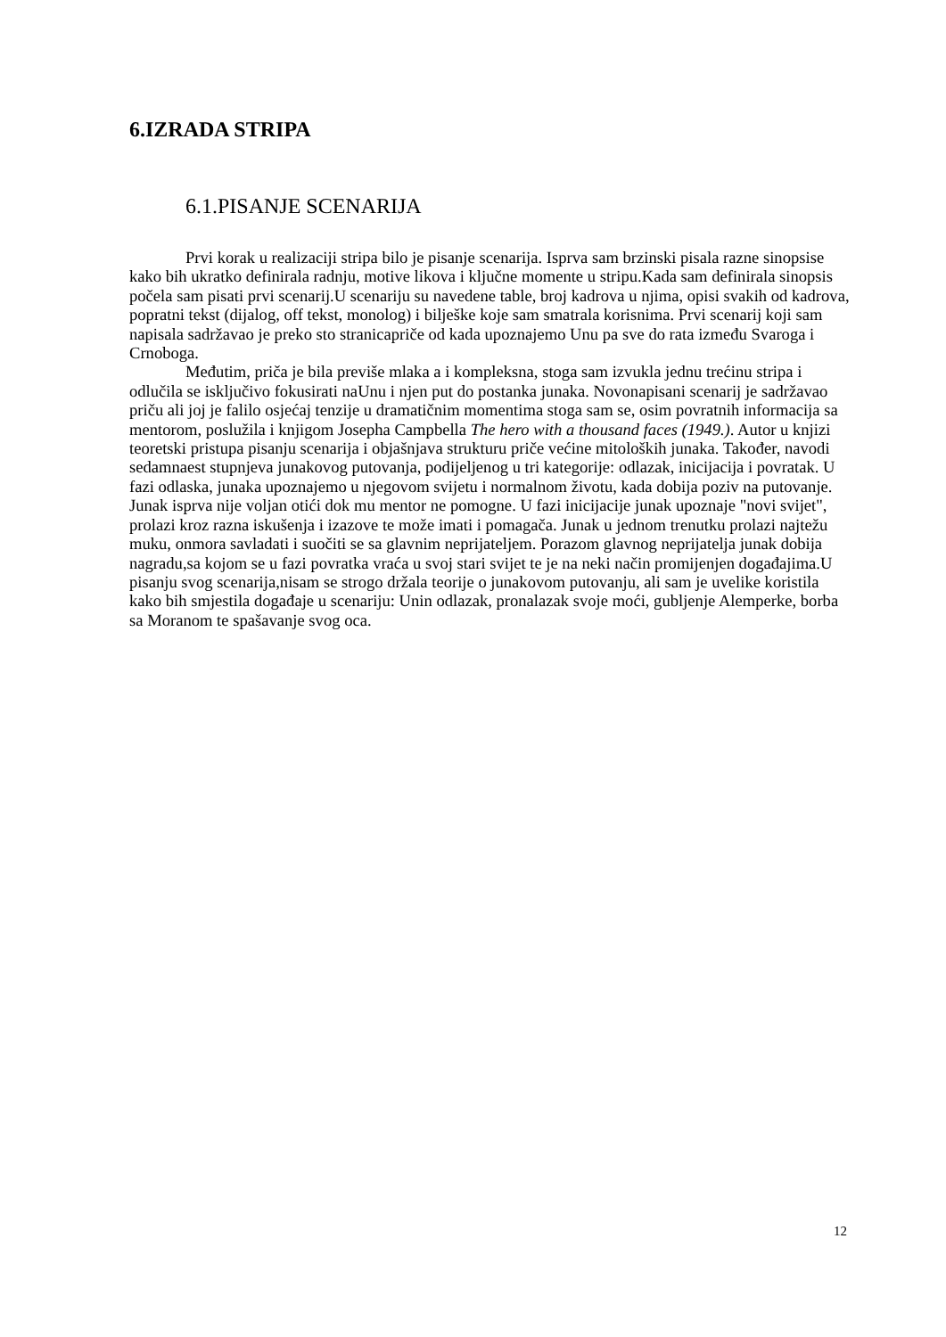6.IZRADA STRIPA
6.1.PISANJE SCENARIJA
Prvi korak u realizaciji stripa bilo je pisanje scenarija. Isprva sam brzinski pisala razne sinopsise kako bih ukratko definirala radnju, motive likova i ključne momente u stripu.Kada sam definirala sinopsis počela sam pisati prvi scenarij.U scenariju su navedene table, broj kadrova u njima, opisi svakih od kadrova, popratni tekst (dijalog, off tekst, monolog) i bilješke koje sam smatrala korisnima. Prvi scenarij koji sam napisala sadržavao je preko sto stranicapriče od kada upoznajemo Unu pa sve do rata između Svaroga i Crnoboga.
Međutim, priča je bila previše mlaka a i kompleksna, stoga sam izvukla jednu trećinu stripa i odlučila se isključivo fokusirati naUnu i njen put do postanka junaka. Novonapisani scenarij je sadržavao priču ali joj je falilo osjećaj tenzije u dramatičnim momentima stoga sam se, osim povratnih informacija sa mentorom, poslužila i knjigom Josepha Campbella The hero with a thousand faces (1949.). Autor u knjizi teoretski pristupa pisanju scenarija i objašnjava strukturu priče većine mitoloških junaka. Također, navodi sedamnaest stupnjeva junakovog putovanja, podijeljenog u tri kategorije: odlazak, inicijacija i povratak. U fazi odlaska, junaka upoznajemo u njegovom svijetu i normalnom životu, kada dobija poziv na putovanje. Junak isprva nije voljan otići dok mu mentor ne pomogne. U fazi inicijacije junak upoznaje "novi svijet", prolazi kroz razna iskušenja i izazove te može imati i pomagača. Junak u jednom trenutku prolazi najtežu muku, onmora savladati i suočiti se sa glavnim neprijateljem. Porazom glavnog neprijatelja junak dobija nagradu,sa kojom se u fazi povratka vraća u svoj stari svijet te je na neki način promijenjen događajima.U pisanju svog scenarija,nisam se strogo držala teorije o junakovom putovanju, ali sam je uvelike koristila kako bih smjestila događaje u scenariju: Unin odlazak, pronalazak svoje moći, gubljenje Alemperke, borba sa Moranom te spašavanje svog oca.
12